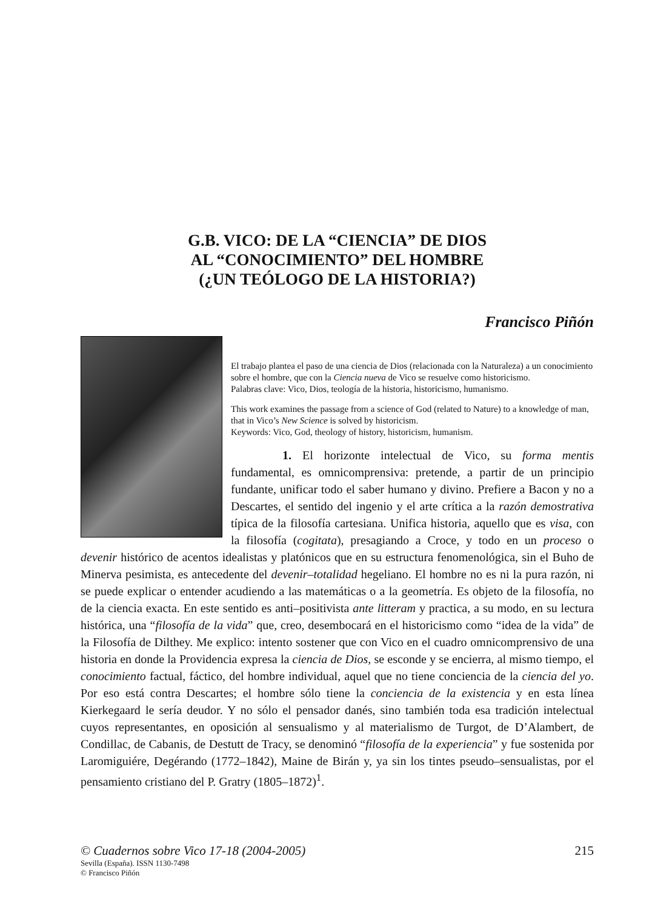G.B. VICO: DE LA “CIENCIA” DE DIOS
AL “CONOCIMIENTO” DEL HOMBRE
(¿UN TEÓLOGO DE LA HISTORIA?)
Francisco Piñón
El trabajo plantea el paso de una ciencia de Dios (relacionada con la Naturaleza) a un conocimiento sobre el hombre, que con la Ciencia nueva de Vico se resuelve como historicismo.
Palabras clave: Vico, Dios, teología de la historia, historicismo, humanismo.
This work examines the passage from a science of God (related to Nature) to a knowledge of man, that in Vico’s New Science is solved by historicism.
Keywords: Vico, God, theology of history, historicism, humanism.
1. El horizonte intelectual de Vico, su forma mentis fundamental, es omnicomprensiva: pretende, a partir de un principio fundante, unificar todo el saber humano y divino. Prefiere a Bacon y no a Descartes, el sentido del ingenio y el arte crítica a la razón demostrativa típica de la filosofía cartesiana. Unifica historia, aquello que es visa, con la filosofía (cogitata), presagiando a Croce, y todo en un proceso o devenir histórico de acentos idealistas y platónicos que en su estructura fenomenológica, sin el Buho de Minerva pesimista, es antecedente del devenir–totalidad hegeliano. El hombre no es ni la pura razón, ni se puede explicar o entender acudiendo a las matemáticas o a la geometría. Es objeto de la filosofía, no de la ciencia exacta. En este sentido es anti–positivista ante litteram y practica, a su modo, en su lectura histórica, una “filosofía de la vida” que, creo, desembocará en el historicismo como “idea de la vida” de la Filosofía de Dilthey. Me explico: intento sostener que con Vico en el cuadro omnicomprensivo de una historia en donde la Providencia expresa la ciencia de Dios, se esconde y se encierra, al mismo tiempo, el conocimiento factual, fáctico, del hombre individual, aquel que no tiene conciencia de la ciencia del yo. Por eso está contra Descartes; el hombre sólo tiene la conciencia de la existencia y en esta línea Kierkegaard le sería deudor. Y no sólo el pensador danés, sino también toda esa tradición intelectual cuyos representantes, en oposición al sensualismo y al materialismo de Turgot, de D’Alambert, de Condillac, de Cabanis, de Destutt de Tracy, se denominó “filosofía de la experiencia” y fue sostenida por Laromiguiére, Degérando (1772–1842), Maine de Birán y, ya sin los tintes pseudo–sensualistas, por el pensamiento cristiano del P. Gratry (1805–1872)<sup>1</sup>.
© Cuadernos sobre Vico 17-18 (2004-2005) 215
Sevilla (España). ISSN 1130-7498
© Francisco Piñón